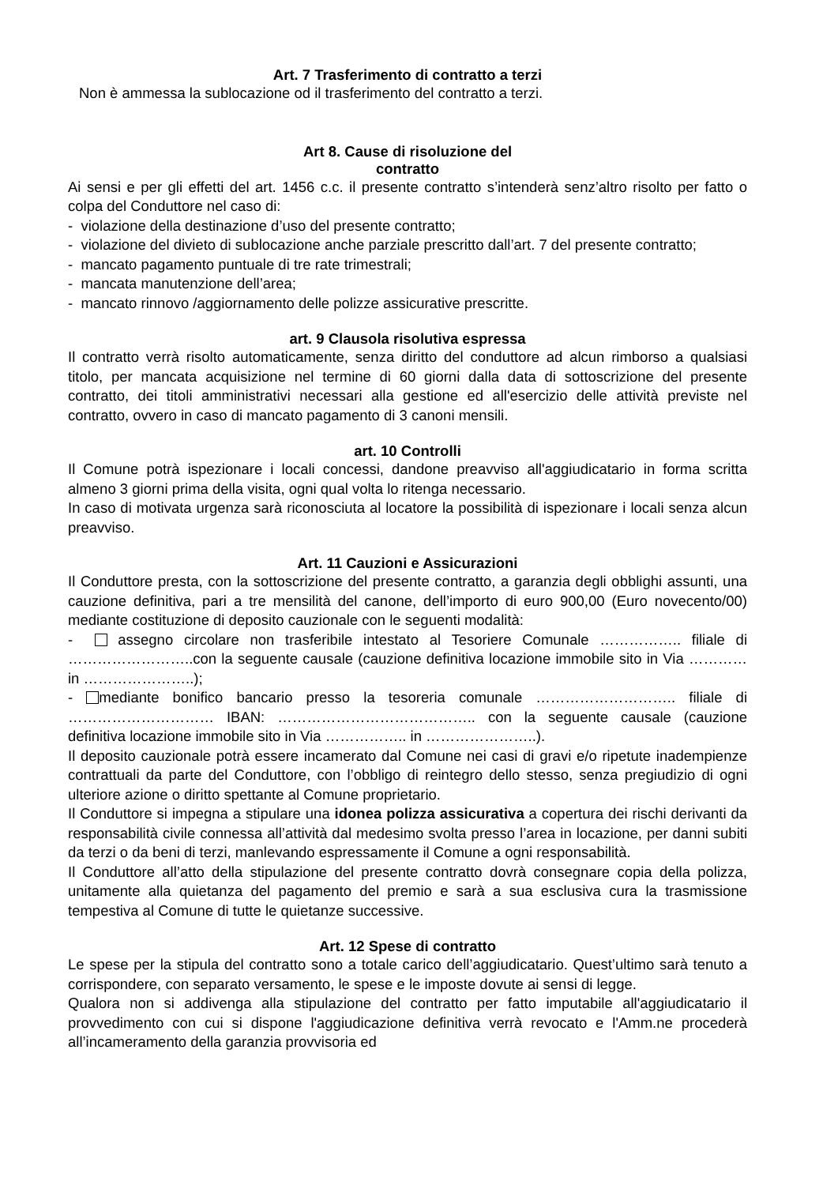Art. 7 Trasferimento di contratto a terzi
Non è ammessa la sublocazione od il trasferimento del contratto a terzi.
Art 8. Cause di risoluzione del
contratto
Ai sensi e per gli effetti del art. 1456 c.c. il presente contratto s’intenderà senz’altro risolto per fatto o colpa del Conduttore nel caso di:
- violazione della destinazione d’uso del presente contratto;
- violazione del divieto di sublocazione anche parziale prescritto dall’art. 7 del presente contratto;
- mancato pagamento puntuale di tre rate trimestrali;
- mancata manutenzione dell’area;
- mancato rinnovo /aggiornamento delle polizze assicurative prescritte.
art. 9 Clausola risolutiva espressa
Il contratto verrà risolto automaticamente, senza diritto del conduttore ad alcun rimborso a qualsiasi titolo, per mancata acquisizione nel termine di 60 giorni dalla data di sottoscrizione del presente contratto, dei titoli amministrativi necessari alla gestione ed all'esercizio delle attività previste nel contratto, ovvero in caso di mancato pagamento di 3 canoni mensili.
art. 10 Controlli
Il Comune potrà ispezionare i locali concessi, dandone preavviso all'aggiudicatario in forma scritta almeno 3 giorni prima della visita, ogni qual volta lo ritenga necessario.
In caso di motivata urgenza sarà riconosciuta al locatore la possibilità di ispezionare i locali senza alcun preavviso.
Art. 11 Cauzioni e Assicurazioni
Il Conduttore presta, con la sottoscrizione del presente contratto, a garanzia degli obblighi assunti, una cauzione definitiva, pari a tre mensilità del canone, dell’importo di euro 900,00 (Euro novecento/00) mediante costituzione di deposito cauzionale con le seguenti modalità:
- assegno circolare non trasferibile intestato al Tesoriere Comunale …………….. filiale di ……………………..con la seguente causale (cauzione definitiva locazione immobile sito in Via ………… in …………………..);
- mediante bonifico bancario presso la tesoreria comunale ……………………….. filiale di ………………………… IBAN: ………………………………….. con la seguente causale (cauzione definitiva locazione immobile sito in Via …………….. in …………………..).
Il deposito cauzionale potrà essere incamerato dal Comune nei casi di gravi e/o ripetute inadempienze contrattuali da parte del Conduttore, con l’obbligo di reintegro dello stesso, senza pregiudizio di ogni ulteriore azione o diritto spettante al Comune proprietario.
Il Conduttore si impegna a stipulare una idonea polizza assicurativa a copertura dei rischi derivanti da responsabilità civile connessa all’attività dal medesimo svolta presso l’area in locazione, per danni subiti da terzi o da beni di terzi, manlevando espressamente il Comune a ogni responsabilità.
Il Conduttore all’atto della stipulazione del presente contratto dovrà consegnare copia della polizza, unitamente alla quietanza del pagamento del premio e sarà a sua esclusiva cura la trasmissione tempestiva al Comune di tutte le quietanze successive.
Art. 12 Spese di contratto
Le spese per la stipula del contratto sono a totale carico dell’aggiudicatario. Quest’ultimo sarà tenuto a corrispondere, con separato versamento, le spese e le imposte dovute ai sensi di legge.
Qualora non si addivenga alla stipulazione del contratto per fatto imputabile all'aggiudicatario il provvedimento con cui si dispone l'aggiudicazione definitiva verrà revocato e l'Amm.ne procederà all’incameramento della garanzia provvisoria ed